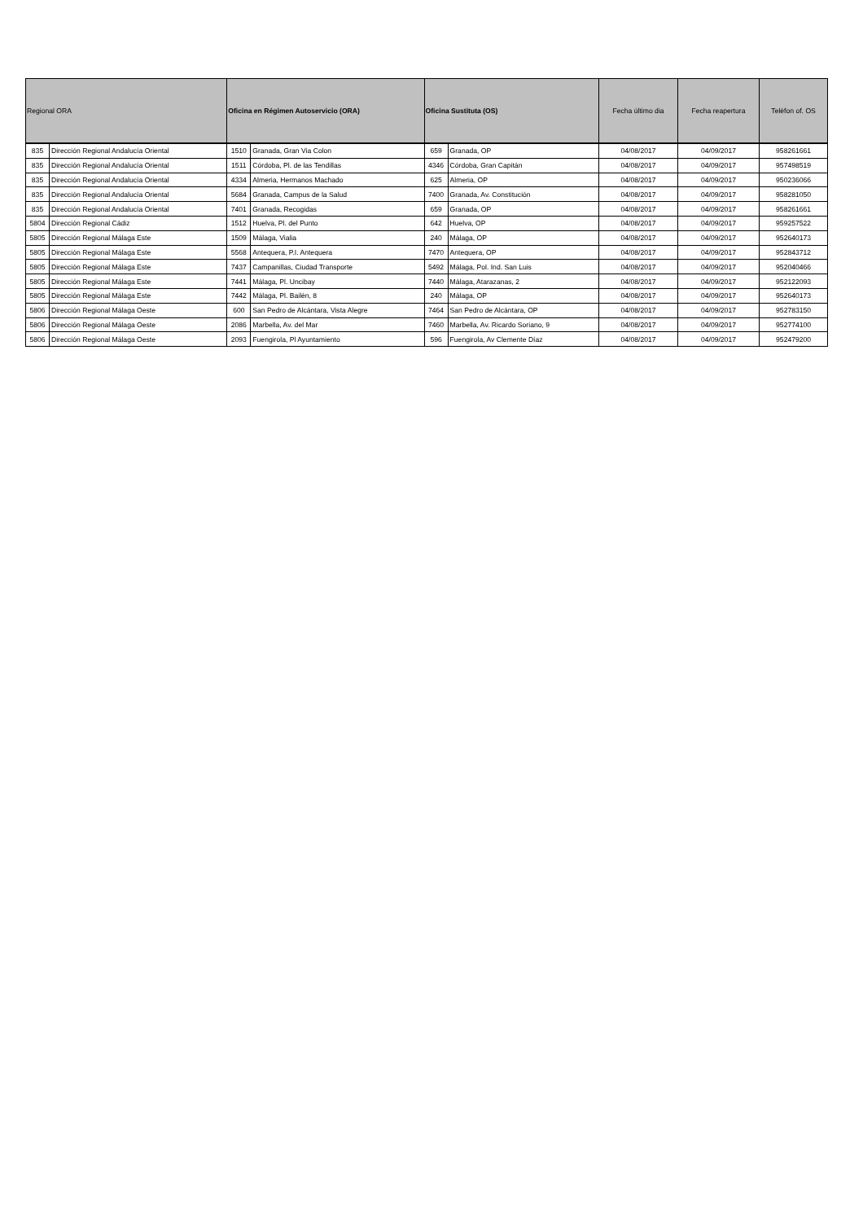| Regional ORA | | Oficina en Régimen Autoservicio (ORA) | | Oficina Sustituta (OS) | | Fecha último dia | Fecha reapertura | Telèfon of. OS |
| --- | --- | --- | --- | --- | --- | --- | --- | --- |
| 835 | Dirección Regional Andalucía Oriental | 1510 | Granada, Gran Via Colon | 659 | Granada, OP | 04/08/2017 | 04/09/2017 | 958261661 |
| 835 | Dirección Regional Andalucía Oriental | 1511 | Córdoba, Pl. de las Tendillas | 4346 | Córdoba, Gran Capitán | 04/08/2017 | 04/09/2017 | 957498519 |
| 835 | Dirección Regional Andalucía Oriental | 4334 | Almeria, Hermanos Machado | 625 | Almeria, OP | 04/08/2017 | 04/09/2017 | 950236066 |
| 835 | Dirección Regional Andalucía Oriental | 5684 | Granada, Campus de la Salud | 7400 | Granada, Av. Constitución | 04/08/2017 | 04/09/2017 | 958281050 |
| 835 | Dirección Regional Andalucía Oriental | 7401 | Granada, Recogidas | 659 | Granada, OP | 04/08/2017 | 04/09/2017 | 958261661 |
| 5804 | Dirección Regional Cádiz | 1512 | Huelva, Pl. del Punto | 642 | Huelva, OP | 04/08/2017 | 04/09/2017 | 959257522 |
| 5805 | Dirección Regional Málaga Este | 1509 | Málaga, Vialia | 240 | Málaga, OP | 04/08/2017 | 04/09/2017 | 952640173 |
| 5805 | Dirección Regional Málaga Este | 5568 | Antequera, P.I. Antequera | 7470 | Antequera, OP | 04/08/2017 | 04/09/2017 | 952843712 |
| 5805 | Dirección Regional Málaga Este | 7437 | Campanillas, Ciudad Transporte | 5492 | Málaga, Pol. Ind. San Luis | 04/08/2017 | 04/09/2017 | 952040466 |
| 5805 | Dirección Regional Málaga Este | 7441 | Málaga, Pl. Uncibay | 7440 | Málaga, Atarazanas, 2 | 04/08/2017 | 04/09/2017 | 952122093 |
| 5805 | Dirección Regional Málaga Este | 7442 | Málaga, Pl. Bailén, 8 | 240 | Málaga, OP | 04/08/2017 | 04/09/2017 | 952640173 |
| 5806 | Dirección Regional Málaga Oeste | 600 | San Pedro de Alcántara, Vista Alegre | 7464 | San Pedro de Alcántara, OP | 04/08/2017 | 04/09/2017 | 952783150 |
| 5806 | Dirección Regional Málaga Oeste | 2086 | Marbella, Av. del Mar | 7460 | Marbella, Av. Ricardo Soriano, 9 | 04/08/2017 | 04/09/2017 | 952774100 |
| 5806 | Dirección Regional Málaga Oeste | 2093 | Fuengirola, Pl Ayuntamiento | 596 | Fuengirola, Av Clemente Díaz | 04/08/2017 | 04/09/2017 | 952479200 |